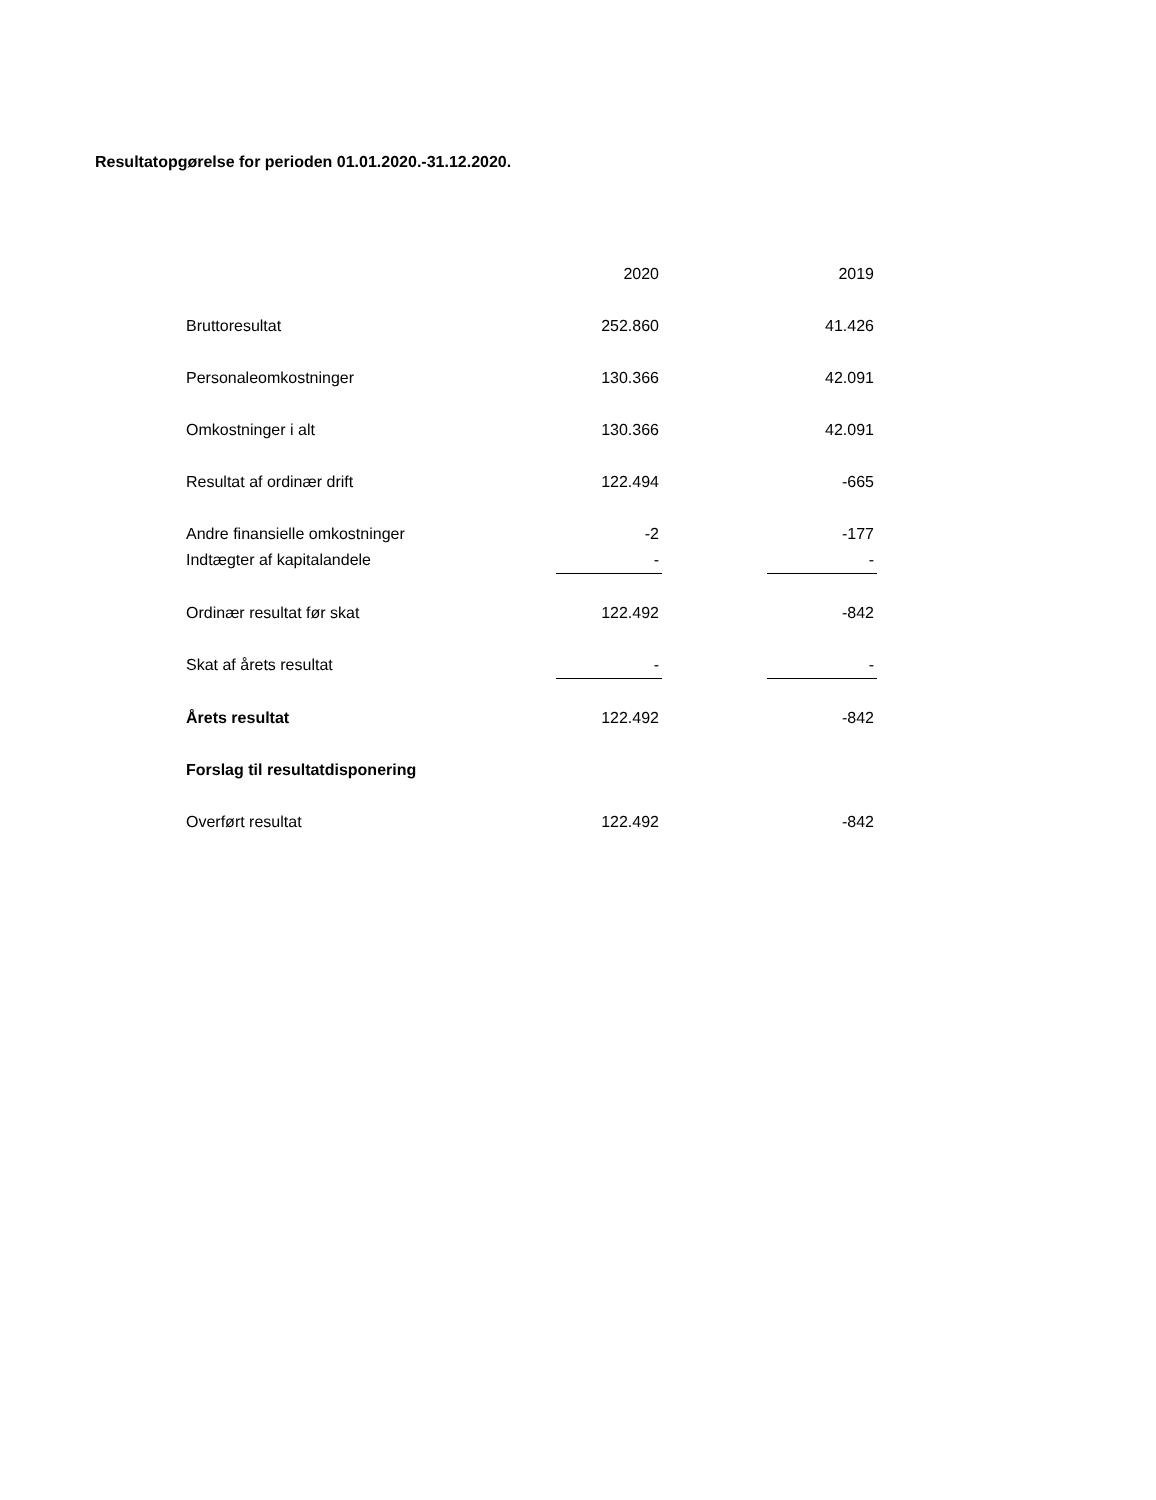Resultatopgørelse for perioden 01.01.2020.-31.12.2020.
| | 2020 | | 2019 |
| Bruttoresultat | 252.860 | | 41.426 |
| Personaleomkostninger | 130.366 | | 42.091 |
| Omkostninger i alt | 130.366 | | 42.091 |
| Resultat af ordinær drift | 122.494 | | -665 |
| Andre finansielle omkostninger | -2 | | -177 |
| Indtægter af kapitalandele | - | | - |
| Ordinær resultat før skat | 122.492 | | -842 |
| Skat af årets resultat | - | | - |
| Årets resultat | 122.492 | | -842 |
| Forslag til resultatdisponering | | | |
| Overført resultat | 122.492 | | -842 |